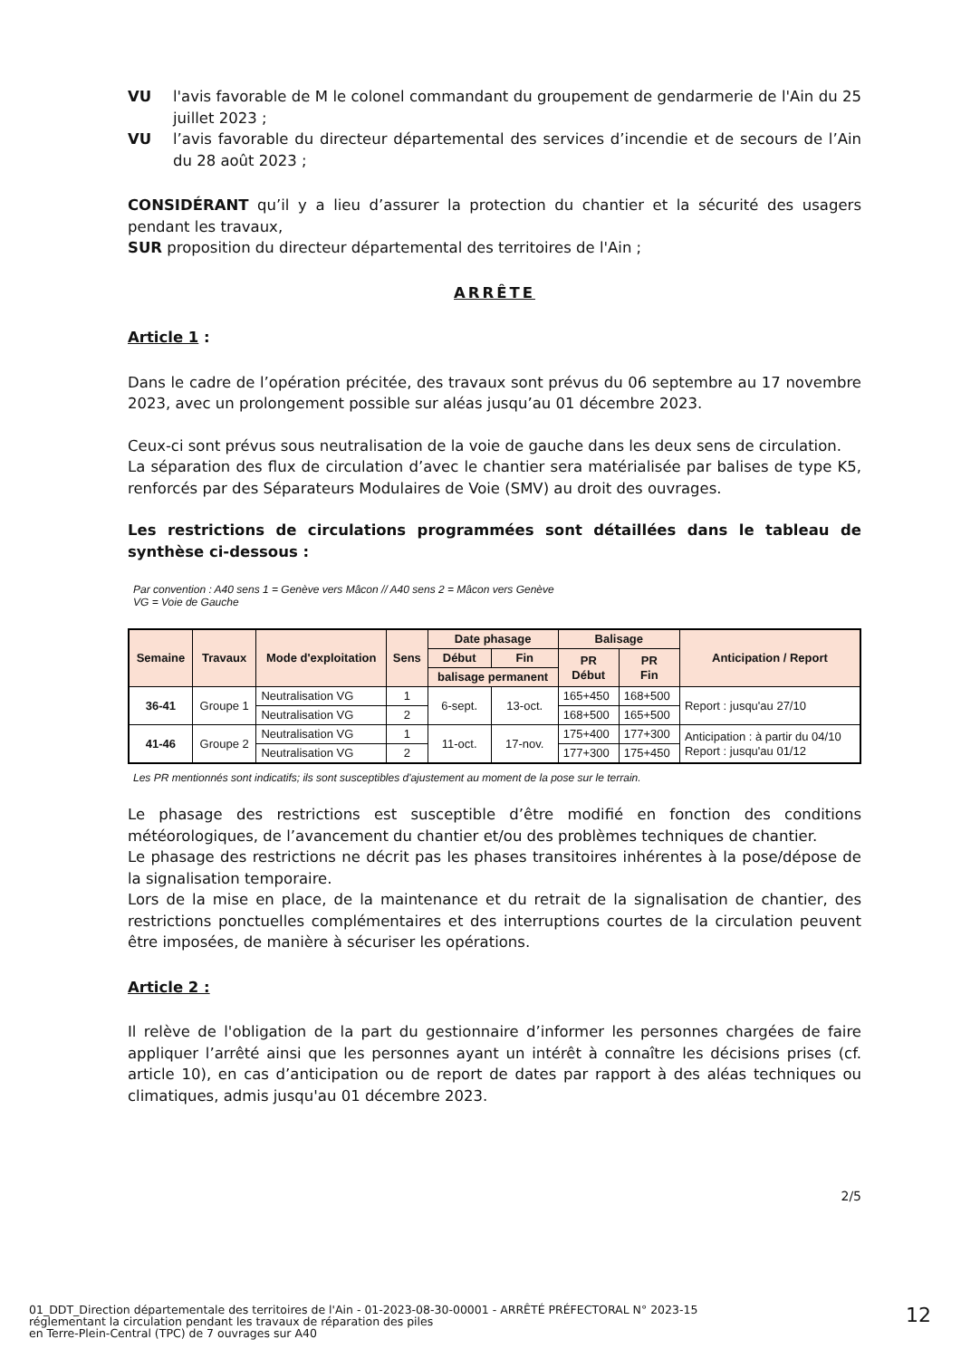VU l'avis favorable de M le colonel commandant du groupement de gendarmerie de l'Ain du 25 juillet 2023 ;
VU l’avis favorable du directeur départemental des services d’incendie et de secours de l’Ain du 28 août 2023 ;
CONSIDÉRANT qu’il y a lieu d’assurer la protection du chantier et la sécurité des usagers pendant les travaux,
SUR proposition du directeur départemental des territoires de l'Ain ;
ARRÊTE
Article 1 :
Dans le cadre de l’opération précitée, des travaux sont prévus du 06 septembre au 17 novembre 2023, avec un prolongement possible sur aléas jusqu’au 01 décembre 2023.
Ceux-ci sont prévus sous neutralisation de la voie de gauche dans les deux sens de circulation.
La séparation des flux de circulation d’avec le chantier sera matérialisée par balises de type K5, renforcés par des Séparateurs Modulaires de Voie (SMV) au droit des ouvrages.
Les restrictions de circulations programmées sont détaillées dans le tableau de synthèse ci-dessous :
Par convention : A40 sens 1 = Genève vers Mâcon // A40 sens 2 = Mâcon vers Genève
VG = Voie de Gauche
| Semaine | Travaux | Mode d'exploitation | Sens | Date phasage | | Balisage | | Anticipation / Report |
| --- | --- | --- | --- | --- | --- | --- | --- | --- |
| | | | | Début | Fin | PR Début | PR Fin | |
| | | | | balisage permanent | | | | |
| 36-41 | Groupe 1 | Neutralisation VG | 1 | 6-sept. | 13-oct. | 165+450 | 168+500 | Report : jusqu'au 27/10 |
| | | Neutralisation VG | 2 | | | 168+500 | 165+500 | |
| 41-46 | Groupe 2 | Neutralisation VG | 1 | 11-oct. | 17-nov. | 175+400 | 177+300 | Anticipation : à partir du 04/10 Report : jusqu'au 01/12 |
| | | Neutralisation VG | 2 | | | 177+300 | 175+450 | |
Les PR mentionnés sont indicatifs; ils sont susceptibles d'ajustement au moment de la pose sur le terrain.
Le phasage des restrictions est susceptible d’être modifié en fonction des conditions météorologiques, de l’avancement du chantier et/ou des problèmes techniques de chantier.
Le phasage des restrictions ne décrit pas les phases transitoires inhérentes à la pose/dépose de la signalisation temporaire.
Lors de la mise en place, de la maintenance et du retrait de la signalisation de chantier, des restrictions ponctuelles complémentaires et des interruptions courtes de la circulation peuvent être imposées, de manière à sécuriser les opérations.
Article 2 :
Il relève de l'obligation de la part du gestionnaire d’informer les personnes chargées de faire appliquer l’arrêté ainsi que les personnes ayant un intérêt à connaître les décisions prises (cf. article 10), en cas d’anticipation ou de report de dates par rapport à des aléas techniques ou climatiques, admis jusqu'au 01 décembre 2023.
2/5
01_DDT_Direction départementale des territoires de l'Ain - 01-2023-08-30-00001 - ARRÊTÉ PRÉFECTORAL N° 2023-15
réglementant la circulation pendant les travaux de réparation des piles
en Terre-Plein-Central (TPC) de 7 ouvrages sur A40
12